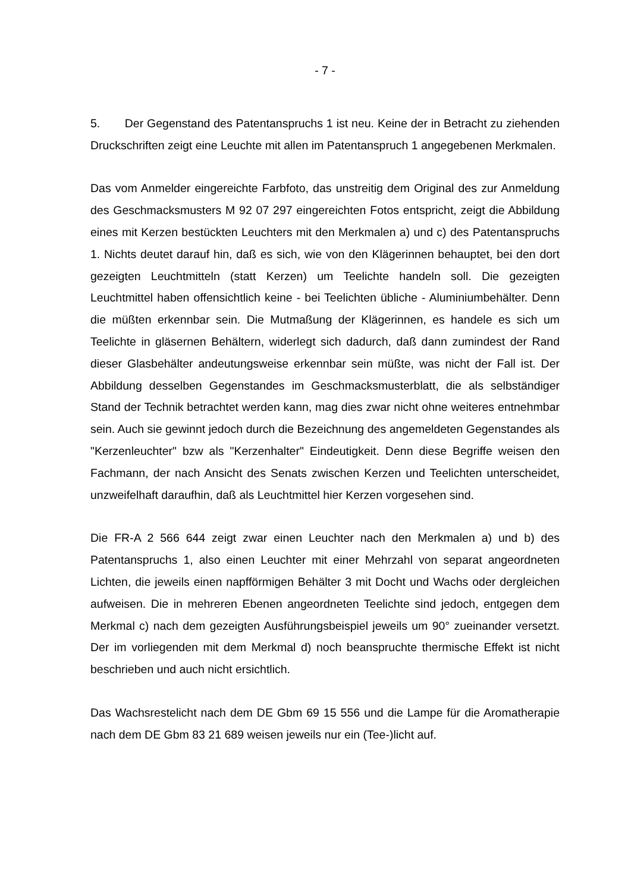- 7 -
5. Der Gegenstand des Patentanspruchs 1 ist neu. Keine der in Betracht zu ziehenden Druckschriften zeigt eine Leuchte mit allen im Patentanspruch 1 angegebenen Merkmalen.
Das vom Anmelder eingereichte Farbfoto, das unstreitig dem Original des zur Anmeldung des Geschmacksmusters M 92 07 297 eingereichten Fotos entspricht, zeigt die Abbildung eines mit Kerzen bestückten Leuchters mit den Merkmalen a) und c) des Patentanspruchs 1. Nichts deutet darauf hin, daß es sich, wie von den Klägerinnen behauptet, bei den dort gezeigten Leuchtmitteln (statt Kerzen) um Teelichte handeln soll. Die gezeigten Leuchtmittel haben offensichtlich keine - bei Teelichten übliche - Aluminiumbehälter. Denn die müßten erkennbar sein. Die Mutmaßung der Klägerinnen, es handele es sich um Teelichte in gläsernen Behältern, widerlegt sich dadurch, daß dann zumindest der Rand dieser Glasbehälter andeutungsweise erkennbar sein müßte, was nicht der Fall ist. Der Abbildung desselben Gegenstandes im Geschmacksmusterblatt, die als selbständiger Stand der Technik betrachtet werden kann, mag dies zwar nicht ohne weiteres entnehmbar sein. Auch sie gewinnt jedoch durch die Bezeichnung des angemeldeten Gegenstandes als "Kerzenleuchter" bzw als "Kerzenhalter" Eindeutigkeit. Denn diese Begriffe weisen den Fachmann, der nach Ansicht des Senats zwischen Kerzen und Teelichten unterscheidet, unzweifelhaft daraufhin, daß als Leuchtmittel hier Kerzen vorgesehen sind.
Die FR-A 2 566 644 zeigt zwar einen Leuchter nach den Merkmalen a) und b) des Patentanspruchs 1, also einen Leuchter mit einer Mehrzahl von separat angeordneten Lichten, die jeweils einen napfförmigen Behälter 3 mit Docht und Wachs oder dergleichen aufweisen. Die in mehreren Ebenen angeordneten Teelichte sind jedoch, entgegen dem Merkmal c) nach dem gezeigten Ausführungsbeispiel jeweils um 90° zueinander versetzt. Der im vorliegenden mit dem Merkmal d) noch beanspruchte thermische Effekt ist nicht beschrieben und auch nicht ersichtlich.
Das Wachsrestelicht nach dem DE Gbm 69 15 556 und die Lampe für die Aromatherapie nach dem DE Gbm 83 21 689 weisen jeweils nur ein (Tee-)licht auf.